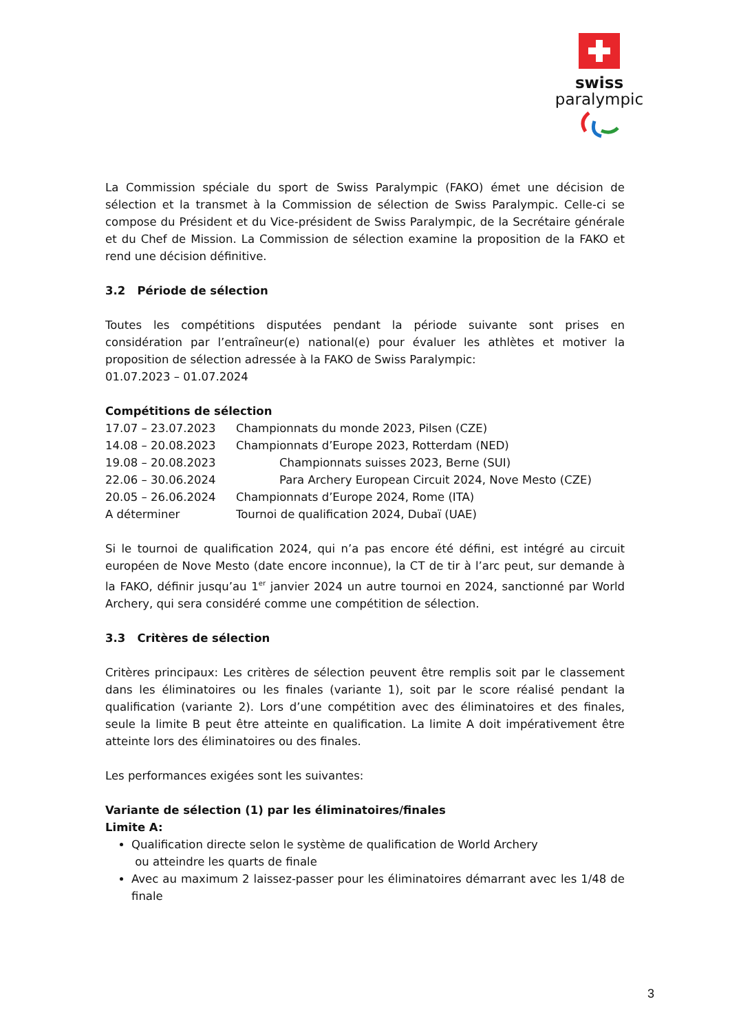swiss
paralympic
La Commission spéciale du sport de Swiss Paralympic (FAKO) émet une décision de sélection et la transmet à la Commission de sélection de Swiss Paralympic. Celle-ci se compose du Président et du Vice-président de Swiss Paralympic, de la Secrétaire générale et du Chef de Mission. La Commission de sélection examine la proposition de la FAKO et rend une décision définitive.
3.2 Période de sélection
Toutes les compétitions disputées pendant la période suivante sont prises en considération par l’entraîneur(e) national(e) pour évaluer les athlètes et motiver la proposition de sélection adressée à la FAKO de Swiss Paralympic:
01.07.2023 – 01.07.2024
Compétitions de sélection
| 17.07 – 23.07.2023 | Championnats du monde 2023, Pilsen (CZE) |
| 14.08 – 20.08.2023 | Championnats d’Europe 2023, Rotterdam (NED) |
| 19.08 – 20.08.2023 | Championnats suisses 2023, Berne (SUI) |
| 22.06 – 30.06.2024 | Para Archery European Circuit 2024, Nove Mesto (CZE) |
| 20.05 – 26.06.2024 | Championnats d’Europe 2024, Rome (ITA) |
| A déterminer | Tournoi de qualification 2024, Dubaï (UAE) |
Si le tournoi de qualification 2024, qui n’a pas encore été défini, est intégré au circuit européen de Nove Mesto (date encore inconnue), la CT de tir à l’arc peut, sur demande à la FAKO, définir jusqu’au 1<sup>er</sup> janvier 2024 un autre tournoi en 2024, sanctionné par World Archery, qui sera considéré comme une compétition de sélection.
3.3 Critères de sélection
Critères principaux: Les critères de sélection peuvent être remplis soit par le classement dans les éliminatoires ou les finales (variante 1), soit par le score réalisé pendant la qualification (variante 2). Lors d’une compétition avec des éliminatoires et des finales, seule la limite B peut être atteinte en qualification. La limite A doit impérativement être atteinte lors des éliminatoires ou des finales.
Les performances exigées sont les suivantes:
Variante de sélection (1) par les éliminatoires/finales
Limite A:
Qualification directe selon le système de qualification de World Archery
ou atteindre les quarts de finale
Avec au maximum 2 laissez-passer pour les éliminatoires démarrant avec les 1/48 de finale
3